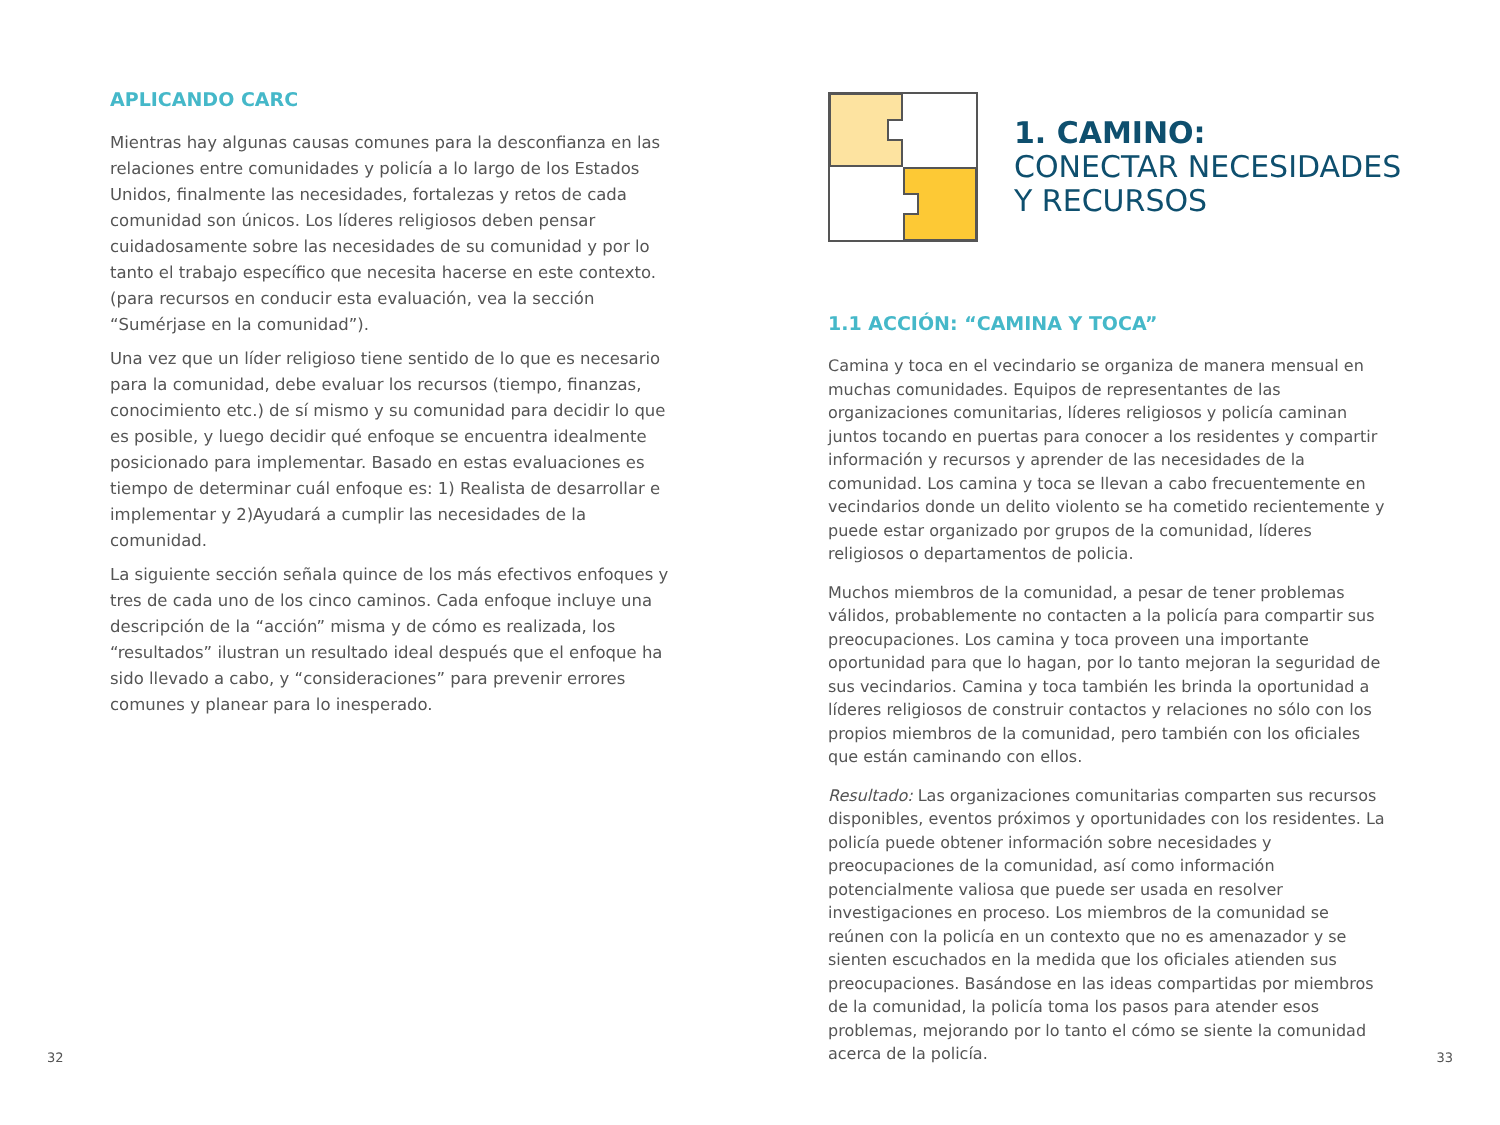APLICANDO CARC
Mientras hay algunas causas comunes para la desconfianza en las relaciones entre comunidades y policía a lo largo de los Estados Unidos, finalmente las necesidades, fortalezas y retos de cada comunidad son únicos. Los líderes religiosos deben pensar cuidadosamente sobre las necesidades de su comunidad y por lo tanto el trabajo específico que necesita hacerse en este contexto. (para recursos en conducir esta evaluación, vea la sección “Sumérjase en la comunidad”).
Una vez que un líder religioso tiene sentido de lo que es necesario para la comunidad, debe evaluar los recursos (tiempo, finanzas, conocimiento etc.) de sí mismo y su comunidad para decidir lo que es posible, y luego decidir qué enfoque se encuentra idealmente posicionado para implementar. Basado en estas evaluaciones es tiempo de determinar cuál enfoque es: 1) Realista de desarrollar e implementar y 2)Ayudará a cumplir las necesidades de la comunidad.
La siguiente sección señala quince de los más efectivos enfoques y tres de cada uno de los cinco caminos. Cada enfoque incluye una descripción de la “acción” misma y de cómo es realizada, los “resultados” ilustran un resultado ideal después que el enfoque ha sido llevado a cabo, y “consideraciones” para prevenir errores comunes y planear para lo inesperado.
1. CAMINO:
CONECTAR NECESIDADES
Y RECURSOS
1.1 ACCIÓN: “CAMINA Y TOCA”
Camina y toca en el vecindario se organiza de manera mensual en muchas comunidades. Equipos de representantes de las organizaciones comunitarias, líderes religiosos y policía caminan juntos tocando en puertas para conocer a los residentes y compartir información y recursos y aprender de las necesidades de la comunidad. Los camina y toca se llevan a cabo frecuentemente en vecindarios donde un delito violento se ha cometido recientemente y puede estar organizado por grupos de la comunidad, líderes religiosos o departamentos de policia.
Muchos miembros de la comunidad, a pesar de tener problemas válidos, probablemente no contacten a la policía para compartir sus preocupaciones. Los camina y toca proveen una importante oportunidad para que lo hagan, por lo tanto mejoran la seguridad de sus vecindarios. Camina y toca también les brinda la oportunidad a líderes religiosos de construir contactos y relaciones no sólo con los propios miembros de la comunidad, pero también con los oficiales que están caminando con ellos.
Resultado: Las organizaciones comunitarias comparten sus recursos disponibles, eventos próximos y oportunidades con los residentes. La policía puede obtener información sobre necesidades y preocupaciones de la comunidad, así como información potencialmente valiosa que puede ser usada en resolver investigaciones en proceso. Los miembros de la comunidad se reúnen con la policía en un contexto que no es amenazador y se sienten escuchados en la medida que los oficiales atienden sus preocupaciones. Basándose en las ideas compartidas por miembros de la comunidad, la policía toma los pasos para atender esos problemas, mejorando por lo tanto el cómo se siente la comunidad acerca de la policía.
32 33